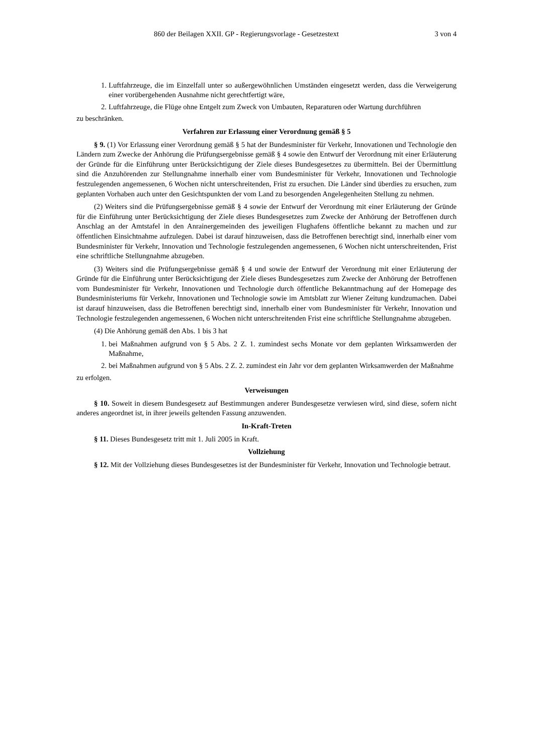860 der Beilagen XXII. GP - Regierungsvorlage - Gesetzestext 3 von 4
1. Luftfahrzeuge, die im Einzelfall unter so außergewöhnlichen Umständen eingesetzt werden, dass die Verweigerung einer vorübergehenden Ausnahme nicht gerechtfertigt wäre,
2. Luftfahrzeuge, die Flüge ohne Entgelt zum Zweck von Umbauten, Reparaturen oder Wartung durchführen
zu beschränken.
Verfahren zur Erlassung einer Verordnung gemäß § 5
§ 9. (1) Vor Erlassung einer Verordnung gemäß § 5 hat der Bundesminister für Verkehr, Innovationen und Technologie den Ländern zum Zwecke der Anhörung die Prüfungsergebnisse gemäß § 4 sowie den Entwurf der Verordnung mit einer Erläuterung der Gründe für die Einführung unter Berücksichtigung der Ziele dieses Bundesgesetzes zu übermitteln. Bei der Übermittlung sind die Anzuhörenden zur Stellungnahme innerhalb einer vom Bundesminister für Verkehr, Innovationen und Technologie festzulegenden angemessenen, 6 Wochen nicht unterschreitenden, Frist zu ersuchen. Die Länder sind überdies zu ersuchen, zum geplanten Vorhaben auch unter den Gesichtspunkten der vom Land zu besorgenden Angelegenheiten Stellung zu nehmen.
(2) Weiters sind die Prüfungsergebnisse gemäß § 4 sowie der Entwurf der Verordnung mit einer Erläuterung der Gründe für die Einführung unter Berücksichtigung der Ziele dieses Bundesgesetzes zum Zwecke der Anhörung der Betroffenen durch Anschlag an der Amtstafel in den Anrainergemeinden des jeweiligen Flughafens öffentliche bekannt zu machen und zur öffentlichen Einsichtnahme aufzulegen. Dabei ist darauf hinzuweisen, dass die Betroffenen berechtigt sind, innerhalb einer vom Bundesminister für Verkehr, Innovation und Technologie festzulegenden angemessenen, 6 Wochen nicht unterschreitenden, Frist eine schriftliche Stellungnahme abzugeben.
(3) Weiters sind die Prüfungsergebnisse gemäß § 4 und sowie der Entwurf der Verordnung mit einer Erläuterung der Gründe für die Einführung unter Berücksichtigung der Ziele dieses Bundesgesetzes zum Zwecke der Anhörung der Betroffenen vom Bundesminister für Verkehr, Innovationen und Technologie durch öffentliche Bekanntmachung auf der Homepage des Bundesministeriums für Verkehr, Innovationen und Technologie sowie im Amtsblatt zur Wiener Zeitung kundzumachen. Dabei ist darauf hinzuweisen, dass die Betroffenen berechtigt sind, innerhalb einer vom Bundesminister für Verkehr, Innovation und Technologie festzulegenden angemessenen, 6 Wochen nicht unterschreitenden Frist eine schriftliche Stellungnahme abzugeben.
(4) Die Anhörung gemäß den Abs. 1 bis 3 hat
1. bei Maßnahmen aufgrund von § 5 Abs. 2 Z. 1. zumindest sechs Monate vor dem geplanten Wirksamwerden der Maßnahme,
2. bei Maßnahmen aufgrund von § 5 Abs. 2 Z. 2. zumindest ein Jahr vor dem geplanten Wirksamwerden der Maßnahme
zu erfolgen.
Verweisungen
§ 10. Soweit in diesem Bundesgesetz auf Bestimmungen anderer Bundesgesetze verwiesen wird, sind diese, sofern nicht anderes angeordnet ist, in ihrer jeweils geltenden Fassung anzuwenden.
In-Kraft-Treten
§ 11. Dieses Bundesgesetz tritt mit 1. Juli 2005 in Kraft.
Vollziehung
§ 12. Mit der Vollziehung dieses Bundesgesetzes ist der Bundesminister für Verkehr, Innovation und Technologie betraut.